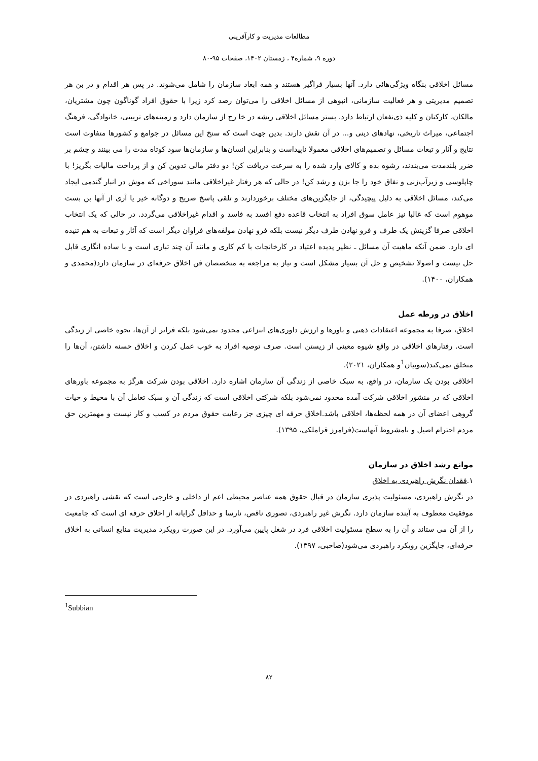مطالعات مدیریت و کارآفرینی
دوره ۹، شماره۴ ، زمستان ۱۴۰۲، صفحات ۹۵-۸۰
مسائل اخلاقی بنگاه ویژگی‌هائی دارد. آنها بسیار فراگیر هستند و همه ابعاد سازمان را شامل می‌شوند. در پس هر اقدام و در بن هر تصمیم مدیریتی و هر فعالیت سازمانی، انبوهی از مسائل اخلاقی را می‌توان رصد کرد زیرا با حقوق افراد گوناگون چون مشتریان، مالکان، کارکنان و کلیه ذی‌نفعان ارتباط دارد. بستر مسائل اخلاقی ریشه در خا رج از سازمان دارد و زمینه‌های تربیتی، خانوادگی، فرهنگ اجتماعی، میراث تاریخی، نهادهای دینی و... در آن نقش دارند. بدین جهت است که سنخ این مسائل در جوامع و کشورها متفاوت است نتایج و آثار و تبعات مسائل و تصمیم‌های اخلاقی معمولا ناپیداست و بنابراین انسان‌ها و سازمان‌ها سود کوتاه مدت را می بینند و چشم بر ضرر بلندمدت می‌بندند، رشوه بده و کالای وارد شده را به سرعت دریافت کن! دو دفتر مالی تدوین کن و از پرداخت مالیات بگریز! با چاپلوسی و زیرآب‌زنی و نفاق خود را جا بزن و رشد کن! در حالی که هر رفتار غیراخلاقی مانند سوراخی که موش در انبار گندمی ایجاد می‌کند، مسائل اخلاقی به دلیل پیچیدگی، از جایگزین‌های مختلف برخوردارند و تلقی پاسخ صریح و دوگانه خیر یا آری از آنها بن بست موهوم است که غالبا نیز عامل سوق افراد به انتخاب قاعده دفع افسد به فاسد و اقدام غیراخلاقی می‌گردد. در حالی که یک انتخاب اخلاقی صرفا گزینش یک طرف و فرو نهادن طرف دیگر نیست بلکه فرو نهادن مولفه‌های فراوان دیگر است که آثار و تبعات به هم تنیده ای دارد. ضمن آنکه ماهیت آن مسائل ـ نظیر پدیده اعتیاد در کارخانجات با کم کاری و مانند آن چند تباری است و با ساده انگاری قابل حل نیست و اصولا تشخیص و حل آن بسیار مشکل است و نیاز به مراجعه به متخصصان فن اخلاق حرفه‌ای در سازمان دارد(محمدی و همکاران، ۱۴۰۰).
اخلاق در ورطه عمل
اخلاق، صرفا به مجموعه اعتقادات ذهنی و باورها و ارزش داوری‌های انتزاعی محدود نمی‌شود بلکه فراتر از آن‌ها، نحوه خاصی از زندگی است. رفتارهای اخلاقی در واقع شیوه معینی از زیستن است. صرف توصیه افراد به خوب عمل کردن و اخلاق حسنه داشتن، آن‌ها را متخلق نمی‌کند(سوبیان<sup>1</sup>و همکاران، ۲۰۲۱).
اخلاقی بودن یک سازمان، در واقع، به سبک خاصی از زندگی آن سازمان اشاره دارد. اخلاقی بودن شرکت هرگز به مجموعه باورهای اخلاقی که در منشور اخلاقی شرکت آمده محدود نمی‌شود بلکه شرکتی اخلاقی است که زندگی آن و سبک تعامل آن با محیط و حیات گروهی اعضای آن در همه لحظه‌ها، اخلاقی باشد.اخلاق حرفه ای چیزی جز رعایت حقوق مردم در کسب و کار نیست و مهمترین حق مردم احترام اصیل و نامشروط آنهاست(فرامرز قراملکی، ۱۳۹۵).
موانع رشد اخلاق در سازمان
۱.فقدان نگرش راهبردی به اخلاق
در نگرش راهبردی، مسئولیت پذیری سازمان در قبال حقوق همه عناصر محیطی اعم از داخلی و خارجی است که نقشی راهبردی در موفقیت معطوف به آینده سازمان دارد. نگرش غیر راهبردی، تصوری ناقص، نارسا و حداقل گرایانه از اخلاق حرفه ای است که جامعیت را از آن می ستاند و آن را به سطح مسئولیت اخلاقی فرد در شغل پایین می‌آورد. در این صورت رویکرد مدیریت منابع انسانی به اخلاق حرفه‌ای، جایگزین رویکرد راهبردی می‌شود(صاحبی، ۱۳۹۷).
<sup>1</sup> Subbian
۸۲